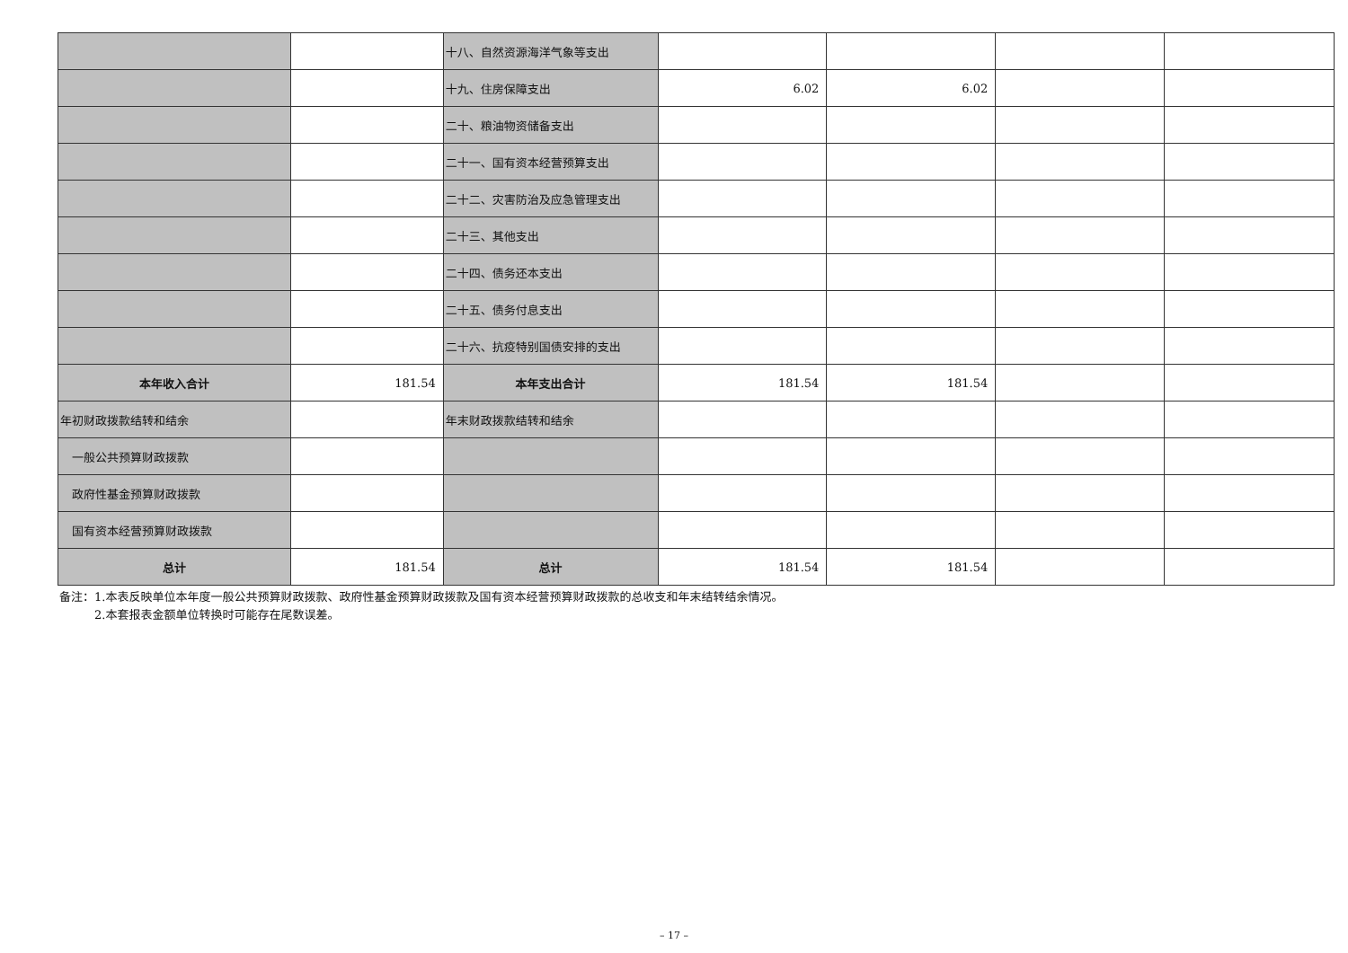| | | 十八、自然资源海洋气象等支出 | | | | |
| | | 十九、住房保障支出 | 6.02 | 6.02 | | |
| | | 二十、粮油物资储备支出 | | | | |
| | | 二十一、国有资本经营预算支出 | | | | |
| | | 二十二、灾害防治及应急管理支出 | | | | |
| | | 二十三、其他支出 | | | | |
| | | 二十四、债务还本支出 | | | | |
| | | 二十五、债务付息支出 | | | | |
| | | 二十六、抗疫特别国债安排的支出 | | | | |
| 本年收入合计 | 181.54 | 本年支出合计 | 181.54 | 181.54 | | |
| 年初财政拨款结转和结余 | | 年末财政拨款结转和结余 | | | | |
| 一般公共预算财政拨款 | | | | | | |
| 政府性基金预算财政拨款 | | | | | | |
| 国有资本经营预算财政拨款 | | | | | | |
| 总计 | 181.54 | 总计 | 181.54 | 181.54 | | |
备注：1.本表反映单位本年度一般公共预算财政拨款、政府性基金预算财政拨款及国有资本经营预算财政拨款的总收支和年末结转结余情况。
2.本套报表金额单位转换时可能存在尾数误差。
– 17 –